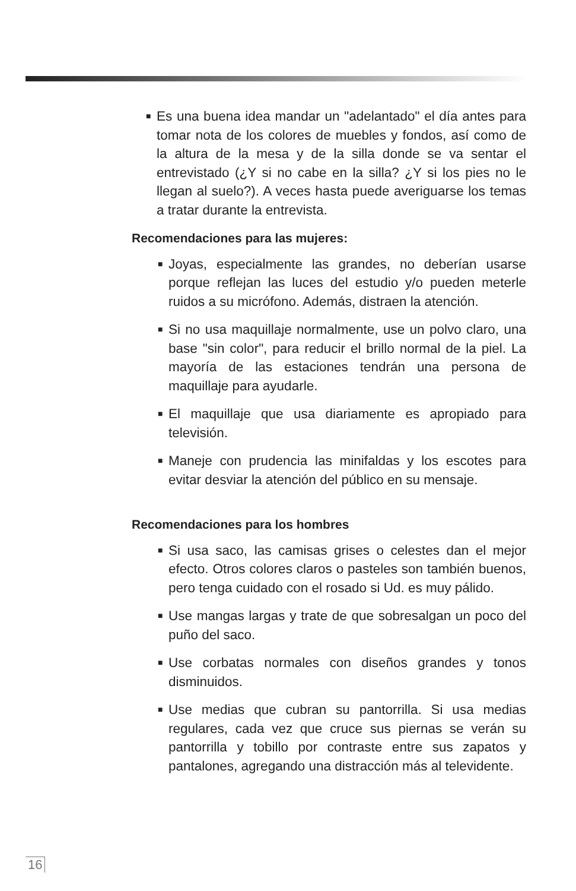■ Es una buena idea mandar un "adelantado" el día antes para tomar nota de los colores de muebles y fondos, así como de la altura de la mesa y de la silla donde se va sentar el entrevistado (¿Y si no cabe en la silla? ¿Y si los pies no le llegan al suelo?). A veces hasta puede averiguarse los temas a tratar durante la entrevista.
Recomendaciones para las mujeres:
■ Joyas, especialmente las grandes, no deberían usarse porque reflejan las luces del estudio y/o pueden meterle ruidos a su micrófono. Además, distraen la atención.
■ Si no usa maquillaje normalmente, use un polvo claro, una base "sin color", para reducir el brillo normal de la piel. La mayoría de las estaciones tendrán una persona de maquillaje para ayudarle.
■ El maquillaje que usa diariamente es apropiado para televisión.
■ Maneje con prudencia las minifaldas y los escotes para evitar desviar la atención del público en su mensaje.
Recomendaciones para los hombres
■ Si usa saco, las camisas grises o celestes dan el mejor efecto. Otros colores claros o pasteles son también buenos, pero tenga cuidado con el rosado si Ud. es muy pálido.
■ Use mangas largas y trate de que sobresalgan un poco del puño del saco.
■ Use corbatas normales con diseños grandes y tonos disminuidos.
■ Use medias que cubran su pantorrilla. Si usa medias regulares, cada vez que cruce sus piernas se verán su pantorrilla y tobillo por contraste entre sus zapatos y pantalones, agregando una distracción más al televidente.
16